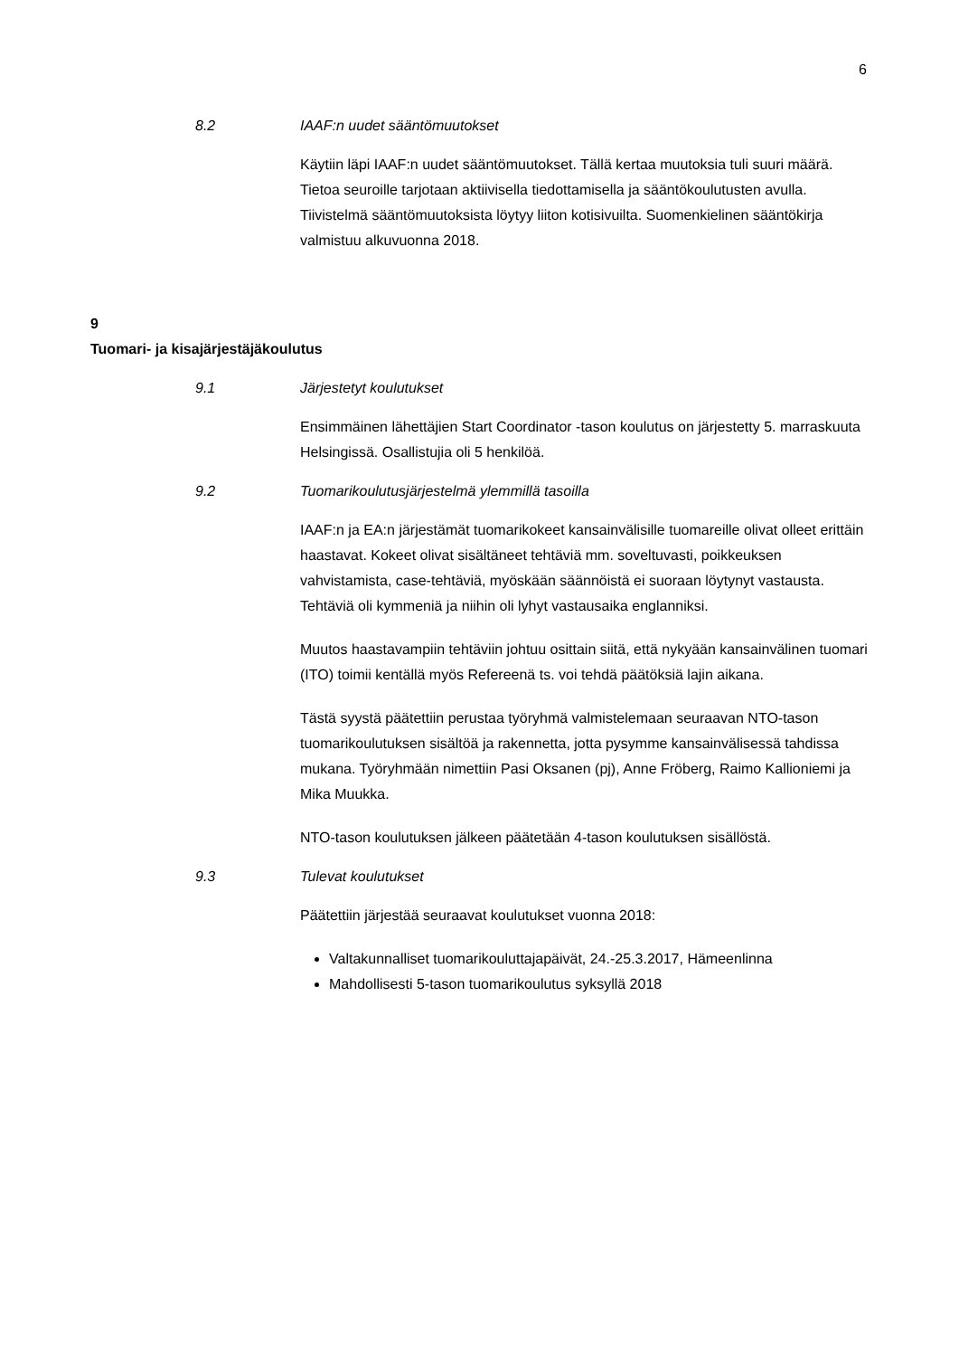6
8.2 IAAF:n uudet sääntömuutokset
Käytiin läpi IAAF:n uudet sääntömuutokset. Tällä kertaa muutoksia tuli suuri määrä. Tietoa seuroille tarjotaan aktiivisella tiedottamisella ja sääntökoulutusten avulla. Tiivistelmä sääntömuutoksista löytyy liiton kotisivuilta. Suomenkielinen sääntökirja valmistuu alkuvuonna 2018.
9
Tuomari- ja kisajärjestäjäkoulutus
9.1 Järjestetyt koulutukset
Ensimmäinen lähettäjien Start Coordinator -tason koulutus on järjestetty 5. marraskuuta Helsingissä. Osallistujia oli 5 henkilöä.
9.2 Tuomarikoulutusjärjestelmä ylemmillä tasoilla
IAAF:n ja EA:n järjestämät tuomarikokeet kansainvälisille tuomareille olivat olleet erittäin haastavat. Kokeet olivat sisältäneet tehtäviä mm. soveltuvasti, poikkeuksen vahvistamista, case-tehtäviä, myöskään säännöistä ei suoraan löytynyt vastausta. Tehtäviä oli kymmeniä ja niihin oli lyhyt vastausaika englanniksi.
Muutos haastavampiin tehtäviin johtuu osittain siitä, että nykyään kansainvälinen tuomari (ITO) toimii kentällä myös Refereenä ts. voi tehdä päätöksiä lajin aikana.
Tästä syystä päätettiin perustaa työryhmä valmistelemaan seuraavan NTO-tason tuomarikoulutuksen sisältöä ja rakennetta, jotta pysymme kansainvälisessä tahdissa mukana. Työryhmään nimettiin Pasi Oksanen (pj), Anne Fröberg, Raimo Kallioniemi ja Mika Muukka.
NTO-tason koulutuksen jälkeen päätetään 4-tason koulutuksen sisällöstä.
9.3 Tulevat koulutukset
Päätettiin järjestää seuraavat koulutukset vuonna 2018:
Valtakunnalliset tuomarikouluttajapäivät, 24.-25.3.2017, Hämeenlinna
Mahdollisesti 5-tason tuomarikoulutus syksyllä 2018